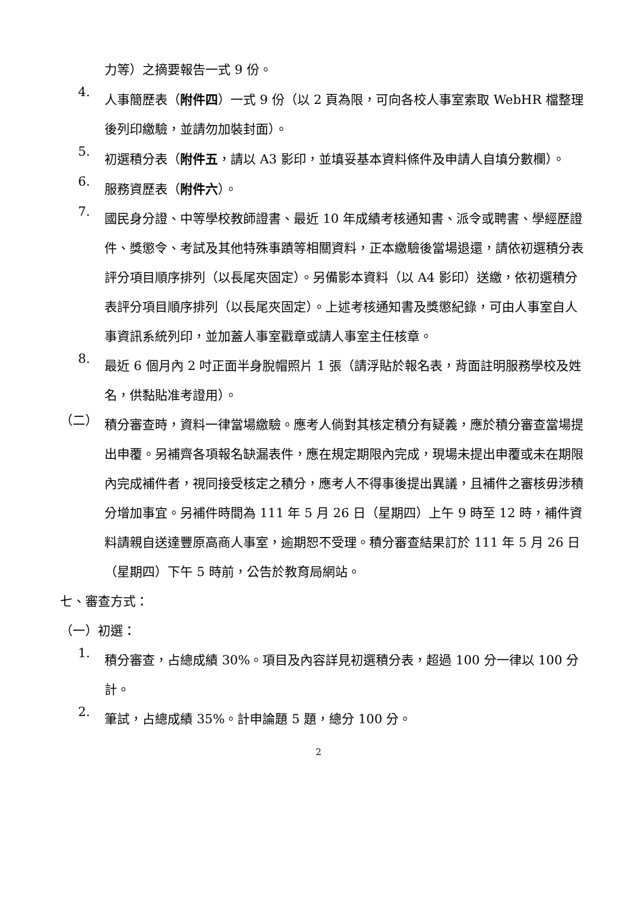力等）之摘要報告一式 9 份。
4.
人事簡歷表（附件四）一式 9 份（以 2 頁為限，可向各校人事室索取 WebHR 檔整理後列印繳驗，並請勿加裝封面）。
5.
初選積分表（附件五，請以 A3 影印，並填妥基本資料條件及申請人自填分數欄）。
6.
服務資歷表（附件六）。
7.
國民身分證、中等學校教師證書、最近 10 年成績考核通知書、派令或聘書、學經歷證件、獎懲令、考試及其他特殊事蹟等相關資料，正本繳驗後當場退還，請依初選積分表評分項目順序排列（以長尾夾固定）。另備影本資料（以 A4 影印）送繳，依初選積分表評分項目順序排列（以長尾夾固定）。上述考核通知書及獎懲紀錄，可由人事室自人事資訊系統列印，並加蓋人事室戳章或請人事室主任核章。
8.
最近 6 個月內 2 吋正面半身脫帽照片 1 張（請浮貼於報名表，背面註明服務學校及姓名，供黏貼准考證用）。
（二）
積分審查時，資料一律當場繳驗。應考人倘對其核定積分有疑義，應於積分審查當場提出申覆。另補齊各項報名缺漏表件，應在規定期限內完成，現場未提出申覆或未在期限內完成補件者，視同接受核定之積分，應考人不得事後提出異議，且補件之審核毋涉積分增加事宜。另補件時間為 111 年 5 月 26 日（星期四）上午 9 時至 12 時，補件資料請親自送達豐原高商人事室，逾期恕不受理。積分審查結果訂於 111 年 5 月 26 日（星期四）下午 5 時前，公告於教育局網站。
七、審查方式：
（一）初選：
1.
積分審查，占總成績 30%。項目及內容詳見初選積分表，超過 100 分一律以 100 分計。
2.
筆試，占總成績 35%。計申論題 5 題，總分 100 分。
2